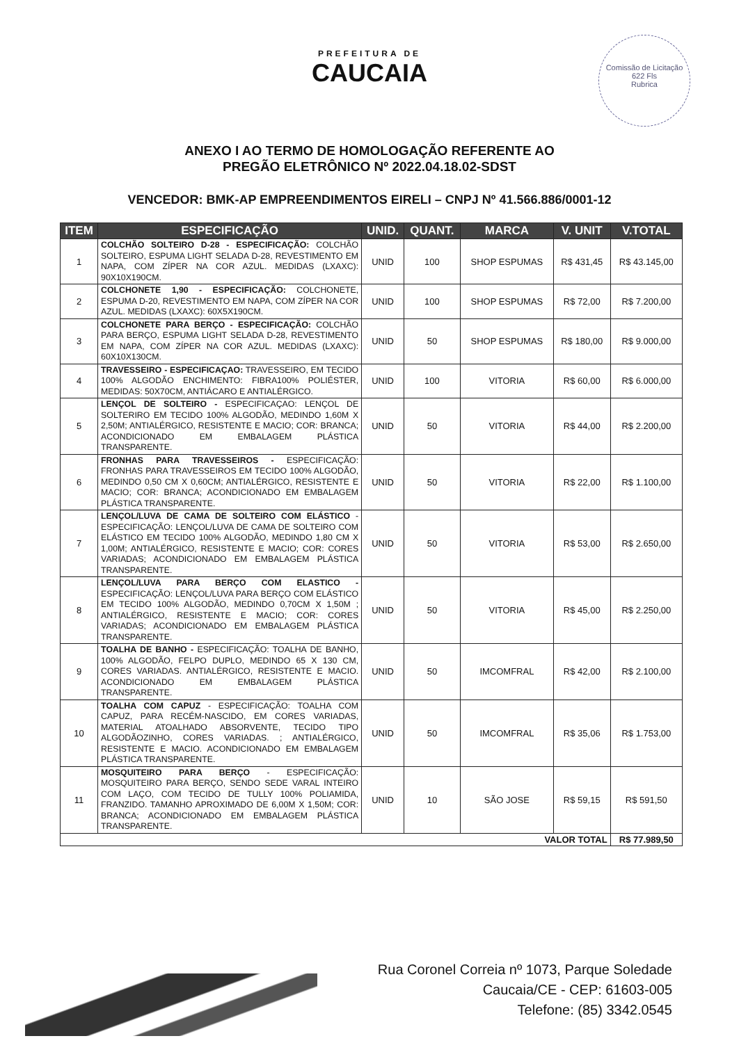Comissão de Licitação
622 Fls
Rubrica
PREFEITURA DE
CAUCAIA
ANEXO I AO TERMO DE HOMOLOGAÇÃO REFERENTE AO
PREGÃO ELETRÔNICO Nº 2022.04.18.02-SDST
VENCEDOR: BMK-AP EMPREENDIMENTOS EIRELI – CNPJ Nº 41.566.886/0001-12
| ITEM | ESPECIFICAÇÃO | UNID. | QUANT. | MARCA | V. UNIT | V.TOTAL |
| --- | --- | --- | --- | --- | --- | --- |
| 1 | COLCHÃO SOLTEIRO D-28 - ESPECIFICAÇÃO: COLCHÃO SOLTEIRO, ESPUMA LIGHT SELADA D-28, REVESTIMENTO EM NAPA, COM ZÍPER NA COR AZUL. MEDIDAS (LXAXC): 90X10X190CM. | UNID | 100 | SHOP ESPUMAS | R$ 431,45 | R$ 43.145,00 |
| 2 | COLCHONETE 1,90 - ESPECIFICAÇÃO: COLCHONETE, ESPUMA D-20, REVESTIMENTO EM NAPA, COM ZÍPER NA COR AZUL. MEDIDAS (LXAXC): 60X5X190CM. | UNID | 100 | SHOP ESPUMAS | R$ 72,00 | R$ 7.200,00 |
| 3 | COLCHONETE PARA BERÇO - ESPECIFICAÇÃO: COLCHÃO PARA BERÇO, ESPUMA LIGHT SELADA D-28, REVESTIMENTO EM NAPA, COM ZÍPER NA COR AZUL. MEDIDAS (LXAXC): 60X10X130CM. | UNID | 50 | SHOP ESPUMAS | R$ 180,00 | R$ 9.000,00 |
| 4 | TRAVESSEIRO - ESPECIFICAÇAO: TRAVESSEIRO, EM TECIDO 100% ALGODÃO ENCHIMENTO: FIBRA100% POLIÉSTER, MEDIDAS: 50X70CM, ANTIÁCARO E ANTIALÉRGICO. | UNID | 100 | VITORIA | R$ 60,00 | R$ 6.000,00 |
| 5 | LENÇOL DE SOLTEIRO - ESPECIFICAÇAO: LENÇOL DE SOLTERIRO EM TECIDO 100% ALGODÃO, MEDINDO 1,60M X 2,50M; ANTIALÉRGICO, RESISTENTE E MACIO; COR: BRANCA; ACONDICIONADO EM EMBALAGEM PLÁSTICA TRANSPARENTE. | UNID | 50 | VITORIA | R$ 44,00 | R$ 2.200,00 |
| 6 | FRONHAS PARA TRAVESSEIROS - ESPECIFICAÇÃO: FRONHAS PARA TRAVESSEIROS EM TECIDO 100% ALGODÃO, MEDINDO 0,50 CM X 0,60CM; ANTIALÉRGICO, RESISTENTE E MACIO; COR: BRANCA; ACONDICIONADO EM EMBALAGEM PLÁSTICA TRANSPARENTE. | UNID | 50 | VITORIA | R$ 22,00 | R$ 1.100,00 |
| 7 | LENÇOL/LUVA DE CAMA DE SOLTEIRO COM ELÁSTICO - ESPECIFICAÇÃO: LENÇOL/LUVA DE CAMA DE SOLTEIRO COM ELÁSTICO EM TECIDO 100% ALGODÃO, MEDINDO 1,80 CM X 1,00M; ANTIALÉRGICO, RESISTENTE E MACIO; COR: CORES VARIADAS; ACONDICIONADO EM EMBALAGEM PLÁSTICA TRANSPARENTE. | UNID | 50 | VITORIA | R$ 53,00 | R$ 2.650,00 |
| 8 | LENÇOL/LUVA PARA BERÇO COM ELASTICO - ESPECIFICAÇÃO: LENÇOL/LUVA PARA BERÇO COM ELÁSTICO EM TECIDO 100% ALGODÃO, MEDINDO 0,70CM X 1,50M ; ANTIALÉRGICO, RESISTENTE E MACIO; COR: CORES VARIADAS; ACONDICIONADO EM EMBALAGEM PLÁSTICA TRANSPARENTE. | UNID | 50 | VITORIA | R$ 45,00 | R$ 2.250,00 |
| 9 | TOALHA DE BANHO - ESPECIFICAÇÃO: TOALHA DE BANHO, 100% ALGODÃO, FELPO DUPLO, MEDINDO 65 X 130 CM, CORES VARIADAS. ANTIALÉRGICO, RESISTENTE E MACIO. ACONDICIONADO EM EMBALAGEM PLÁSTICA TRANSPARENTE. | UNID | 50 | IMCOMFRAL | R$ 42,00 | R$ 2.100,00 |
| 10 | TOALHA COM CAPUZ - ESPECIFICAÇÃO: TOALHA COM CAPUZ, PARA RECÉM-NASCIDO, EM CORES VARIADAS, MATERIAL ATOALHADO ABSORVENTE, TECIDO TIPO ALGODÃOZINHO, CORES VARIADAS. ; ANTIALÉRGICO, RESISTENTE E MACIO. ACONDICIONADO EM EMBALAGEM PLÁSTICA TRANSPARENTE. | UNID | 50 | IMCOMFRAL | R$ 35,06 | R$ 1.753,00 |
| 11 | MOSQUITEIRO PARA BERÇO - ESPECIFICAÇÃO: MOSQUITEIRO PARA BERÇO, SENDO SEDE VARAL INTEIRO COM LAÇO, COM TECIDO DE TULLY 100% POLIAMIDA, FRANZIDO. TAMANHO APROXIMADO DE 6,00M X 1,50M; COR: BRANCA; ACONDICIONADO EM EMBALAGEM PLÁSTICA TRANSPARENTE. | UNID | 10 | SÃO JOSE | R$ 59,15 | R$ 591,50 |
| VALOR TOTAL | | | | | | R$ 77.989,50 |
Rua Coronel Correia nº 1073, Parque Soledade
Caucaia/CE - CEP: 61603-005
Telefone: (85) 3342.0545